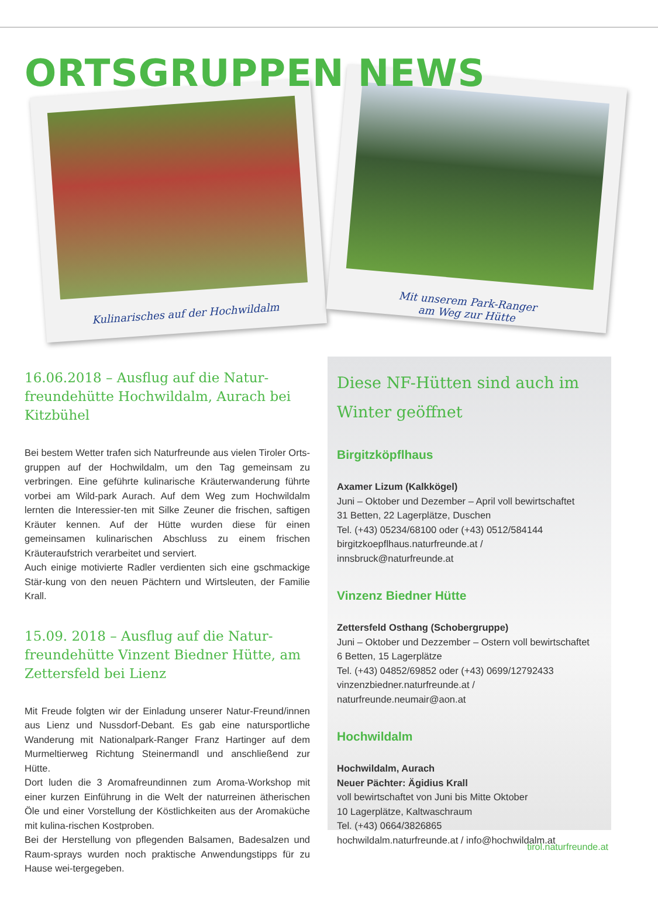ORTSGRUPPEN NEWS
Kulinarisches auf der Hochwildalm
Mit unserem Park-Ranger
am Weg zur Hütte
16.06.2018 – Ausflug auf die Natur-freundehütte Hochwildalm, Aurach bei Kitzbühel
Bei bestem Wetter trafen sich Naturfreunde aus vielen Tiroler Orts-gruppen auf der Hochwildalm, um den Tag gemeinsam zu verbringen. Eine geführte kulinarische Kräuterwanderung führte vorbei am Wild-park Aurach. Auf dem Weg zum Hochwildalm lernten die Interessier-ten mit Silke Zeuner die frischen, saftigen Kräuter kennen. Auf der Hütte wurden diese für einen gemeinsamen kulinarischen Abschluss zu einem frischen Kräuteraufstrich verarbeitet und serviert.
Auch einige motivierte Radler verdienten sich eine gschmackige Stär-kung von den neuen Pächtern und Wirtsleuten, der Familie Krall.
15.09. 2018 – Ausflug auf die Natur-freundehütte Vinzent Biedner Hütte, am Zettersfeld bei Lienz
Mit Freude folgten wir der Einladung unserer Natur-Freund/innen aus Lienz und Nussdorf-Debant. Es gab eine natursportliche Wanderung mit Nationalpark-Ranger Franz Hartinger auf dem Murmeltierweg Richtung Steinermandl und anschließend zur Hütte.
Dort luden die 3 Aromafreundinnen zum Aroma-Workshop mit einer kurzen Einführung in die Welt der naturreinen ätherischen Öle und einer Vorstellung der Köstlichkeiten aus der Aromaküche mit kulina-rischen Kostproben.
Bei der Herstellung von pflegenden Balsamen, Badesalzen und Raum-sprays wurden noch praktische Anwendungstipps für zu Hause wei-tergegeben.
Diese NF-Hütten sind auch im Winter geöffnet
Birgitzköpflhaus
Axamer Lizum (Kalkkögel)
Juni – Oktober und Dezember – April voll bewirtschaftet
31 Betten, 22 Lagerplätze, Duschen
Tel. (+43) 05234/68100 oder (+43) 0512/584144
birgitzkoepflhaus.naturfreunde.at / innsbruck@naturfreunde.at
Vinzenz Biedner Hütte
Zettersfeld Osthang (Schobergruppe)
Juni – Oktober und Dezzember – Ostern voll bewirtschaftet
6 Betten, 15 Lagerplätze
Tel. (+43) 04852/69852 oder (+43) 0699/12792433
vinzenzbiedner.naturfreunde.at / naturfreunde.neumair@aon.at
Hochwildalm
Hochwildalm, Aurach
Neuer Pächter: Ägidius Krall
voll bewirtschaftet von Juni bis Mitte Oktober
10 Lagerplätze, Kaltwaschraum
Tel. (+43) 0664/3826865
hochwildalm.naturfreunde.at / info@hochwildalm.at
tirol.naturfreunde.at